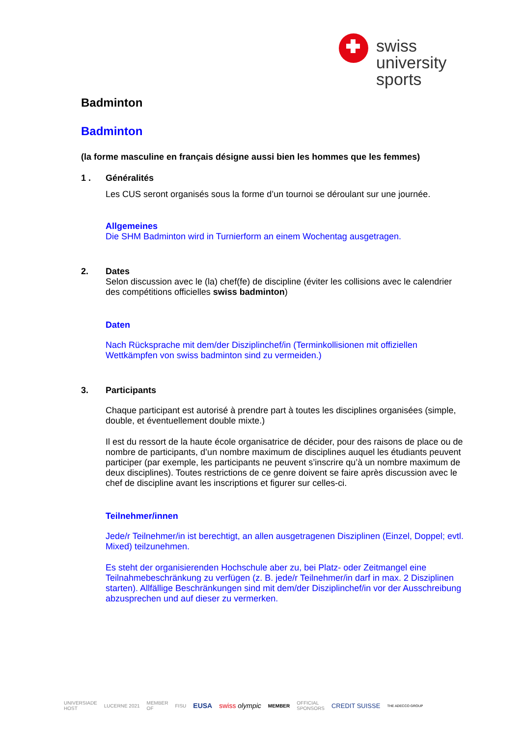swiss
university
sports
Badminton
Badminton
(la forme masculine en français désigne aussi bien les hommes que les femmes)
1 . Généralités
Les CUS seront organisés sous la forme d’un tournoi se déroulant sur une journée.
Allgemeines
Die SHM Badminton wird in Turnierform an einem Wochentag ausgetragen.
2. Dates
Selon discussion avec le (la) chef(fe) de discipline (éviter les collisions avec le calendrier des compétitions officielles swiss badminton)
Daten
Nach Rücksprache mit dem/der Disziplinchef/in (Terminkollisionen mit offiziellen Wettkämpfen von swiss badminton sind zu vermeiden.)
3. Participants
Chaque participant est autorisé à prendre part à toutes les disciplines organisées (simple, double, et éventuellement double mixte.)
Il est du ressort de la haute école organisatrice de décider, pour des raisons de place ou de nombre de participants, d’un nombre maximum de disciplines auquel les étudiants peuvent participer (par exemple, les participants ne peuvent s’inscrire qu’à un nombre maximum de deux disciplines). Toutes restrictions de ce genre doivent se faire après discussion avec le chef de discipline avant les inscriptions et figurer sur celles-ci.
Teilnehmer/innen
Jede/r Teilnehmer/in ist berechtigt, an allen ausgetragenen Disziplinen (Einzel, Doppel; evtl. Mixed) teilzunehmen.
Es steht der organisierenden Hochschule aber zu, bei Platz- oder Zeitmangel eine Teilnahmebeschränkung zu verfügen (z. B. jede/r Teilnehmer/in darf in max. 2 Disziplinen starten). Allfällige Beschränkungen sind mit dem/der Disziplinchef/in vor der Ausschreibung abzusprechen und auf dieser zu vermerken.
UNIVERSIADE
HOST LUCERNE 2021 MEMBER
OF FISU EUSA swiss olympic MEMBER OFFICIAL
SPONSORS CREDIT SUISSE THE ADECCO GROUP